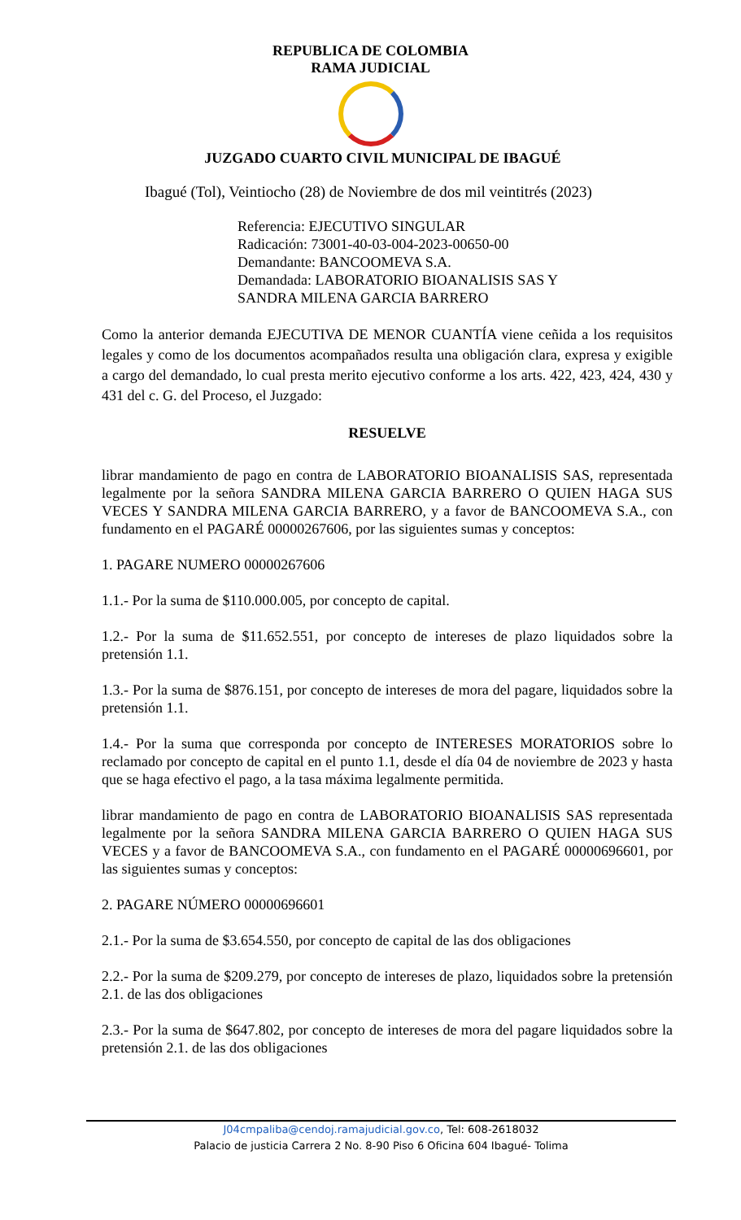REPUBLICA DE COLOMBIA
RAMA JUDICIAL
JUZGADO CUARTO CIVIL MUNICIPAL DE IBAGUÉ
Ibagué (Tol), Veintiocho (28) de Noviembre de dos mil veintitrés (2023)
Referencia: EJECUTIVO SINGULAR
Radicación: 73001-40-03-004-2023-00650-00
Demandante: BANCOOMEVA S.A.
Demandada: LABORATORIO BIOANALISIS SAS Y
SANDRA MILENA GARCIA BARRERO
Como la anterior demanda EJECUTIVA DE MENOR CUANTÍA viene ceñida a los requisitos legales y como de los documentos acompañados resulta una obligación clara, expresa y exigible a cargo del demandado, lo cual presta merito ejecutivo conforme a los arts. 422, 423, 424, 430 y 431 del c. G. del Proceso, el Juzgado:
RESUELVE
librar mandamiento de pago en contra de LABORATORIO BIOANALISIS SAS, representada legalmente por la señora SANDRA MILENA GARCIA BARRERO O QUIEN HAGA SUS VECES Y SANDRA MILENA GARCIA BARRERO, y a favor de BANCOOMEVA S.A., con fundamento en el PAGARÉ 00000267606, por las siguientes sumas y conceptos:
1. PAGARE NUMERO 00000267606
1.1.- Por la suma de $110.000.005, por concepto de capital.
1.2.- Por la suma de $11.652.551, por concepto de intereses de plazo liquidados sobre la pretensión 1.1.
1.3.- Por la suma de $876.151, por concepto de intereses de mora del pagare, liquidados sobre la pretensión 1.1.
1.4.- Por la suma que corresponda por concepto de INTERESES MORATORIOS sobre lo reclamado por concepto de capital en el punto 1.1, desde el día 04 de noviembre de 2023 y hasta que se haga efectivo el pago, a la tasa máxima legalmente permitida.
librar mandamiento de pago en contra de LABORATORIO BIOANALISIS SAS representada legalmente por la señora SANDRA MILENA GARCIA BARRERO O QUIEN HAGA SUS VECES y a favor de BANCOOMEVA S.A., con fundamento en el PAGARÉ 00000696601, por las siguientes sumas y conceptos:
2. PAGARE NÚMERO 00000696601
2.1.- Por la suma de $3.654.550, por concepto de capital de las dos obligaciones
2.2.- Por la suma de $209.279, por concepto de intereses de plazo, liquidados sobre la pretensión 2.1. de las dos obligaciones
2.3.- Por la suma de $647.802, por concepto de intereses de mora del pagare liquidados sobre la pretensión 2.1. de las dos obligaciones
J04cmpaliba@cendoj.ramajudicial.gov.co, Tel: 608-2618032
Palacio de justicia Carrera 2 No. 8-90 Piso 6 Oficina 604 Ibagué- Tolima